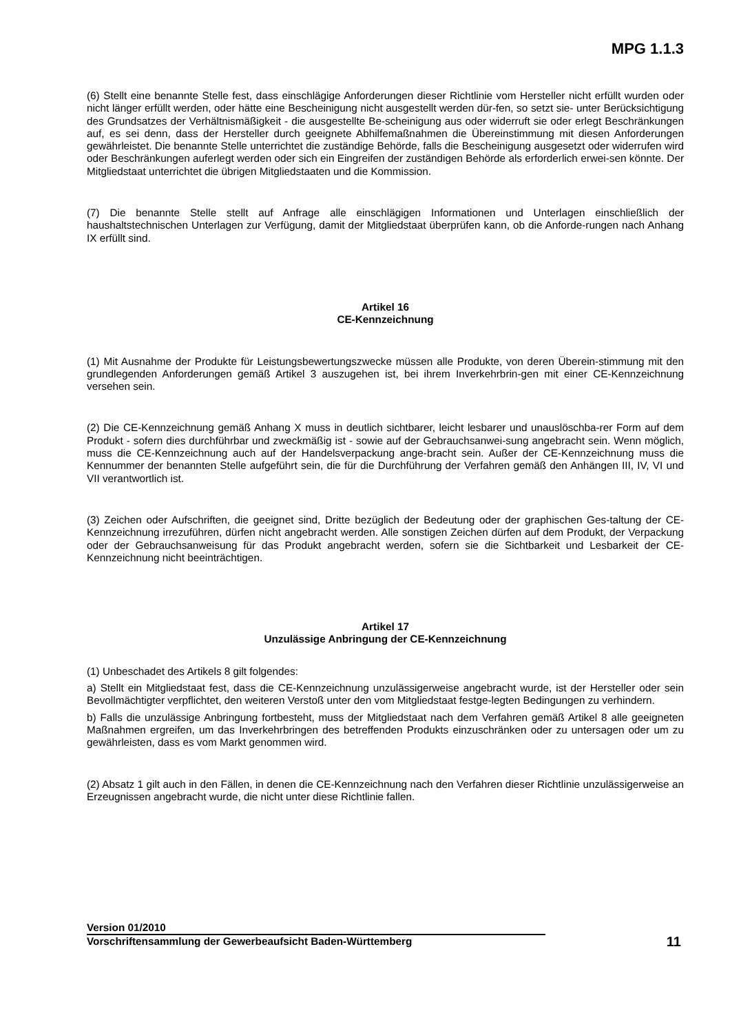MPG 1.1.3
(6) Stellt eine benannte Stelle fest, dass einschlägige Anforderungen dieser Richtlinie vom Hersteller nicht erfüllt wurden oder nicht länger erfüllt werden, oder hätte eine Bescheinigung nicht ausgestellt werden dür-fen, so setzt sie- unter Berücksichtigung des Grundsatzes der Verhältnismäßigkeit - die ausgestellte Be-scheinigung aus oder widerruft sie oder erlegt Beschränkungen auf, es sei denn, dass der Hersteller durch geeignete Abhilfemaßnahmen die Übereinstimmung mit diesen Anforderungen gewährleistet. Die benannte Stelle unterrichtet die zuständige Behörde, falls die Bescheinigung ausgesetzt oder widerrufen wird oder Beschränkungen auferlegt werden oder sich ein Eingreifen der zuständigen Behörde als erforderlich erwei-sen könnte. Der Mitgliedstaat unterrichtet die übrigen Mitgliedstaaten und die Kommission.
(7) Die benannte Stelle stellt auf Anfrage alle einschlägigen Informationen und Unterlagen einschließlich der haushaltstechnischen Unterlagen zur Verfügung, damit der Mitgliedstaat überprüfen kann, ob die Anforde-rungen nach Anhang IX erfüllt sind.
Artikel 16
CE-Kennzeichnung
(1) Mit Ausnahme der Produkte für Leistungsbewertungszwecke müssen alle Produkte, von deren Überein-stimmung mit den grundlegenden Anforderungen gemäß Artikel 3 auszugehen ist, bei ihrem Inverkehrbrin-gen mit einer CE-Kennzeichnung versehen sein.
(2) Die CE-Kennzeichnung gemäß Anhang X muss in deutlich sichtbarer, leicht lesbarer und unauslöschba-rer Form auf dem Produkt - sofern dies durchführbar und zweckmäßig ist - sowie auf der Gebrauchsanwei-sung angebracht sein. Wenn möglich, muss die CE-Kennzeichnung auch auf der Handelsverpackung ange-bracht sein. Außer der CE-Kennzeichnung muss die Kennummer der benannten Stelle aufgeführt sein, die für die Durchführung der Verfahren gemäß den Anhängen III, IV, VI und VII verantwortlich ist.
(3) Zeichen oder Aufschriften, die geeignet sind, Dritte bezüglich der Bedeutung oder der graphischen Ges-taltung der CE-Kennzeichnung irrezuführen, dürfen nicht angebracht werden. Alle sonstigen Zeichen dürfen auf dem Produkt, der Verpackung oder der Gebrauchsanweisung für das Produkt angebracht werden, sofern sie die Sichtbarkeit und Lesbarkeit der CE-Kennzeichnung nicht beeinträchtigen.
Artikel 17
Unzulässige Anbringung der CE-Kennzeichnung
(1) Unbeschadet des Artikels 8 gilt folgendes:
a) Stellt ein Mitgliedstaat fest, dass die CE-Kennzeichnung unzulässigerweise angebracht wurde, ist der Hersteller oder sein Bevollmächtigter verpflichtet, den weiteren Verstoß unter den vom Mitgliedstaat festge-legten Bedingungen zu verhindern.
b) Falls die unzulässige Anbringung fortbesteht, muss der Mitgliedstaat nach dem Verfahren gemäß Artikel 8 alle geeigneten Maßnahmen ergreifen, um das Inverkehrbringen des betreffenden Produkts einzuschränken oder zu untersagen oder um zu gewährleisten, dass es vom Markt genommen wird.
(2) Absatz 1 gilt auch in den Fällen, in denen die CE-Kennzeichnung nach den Verfahren dieser Richtlinie unzulässigerweise an Erzeugnissen angebracht wurde, die nicht unter diese Richtlinie fallen.
Version 01/2010
Vorschriftensammlung der Gewerbeaufsicht Baden-Württemberg 11